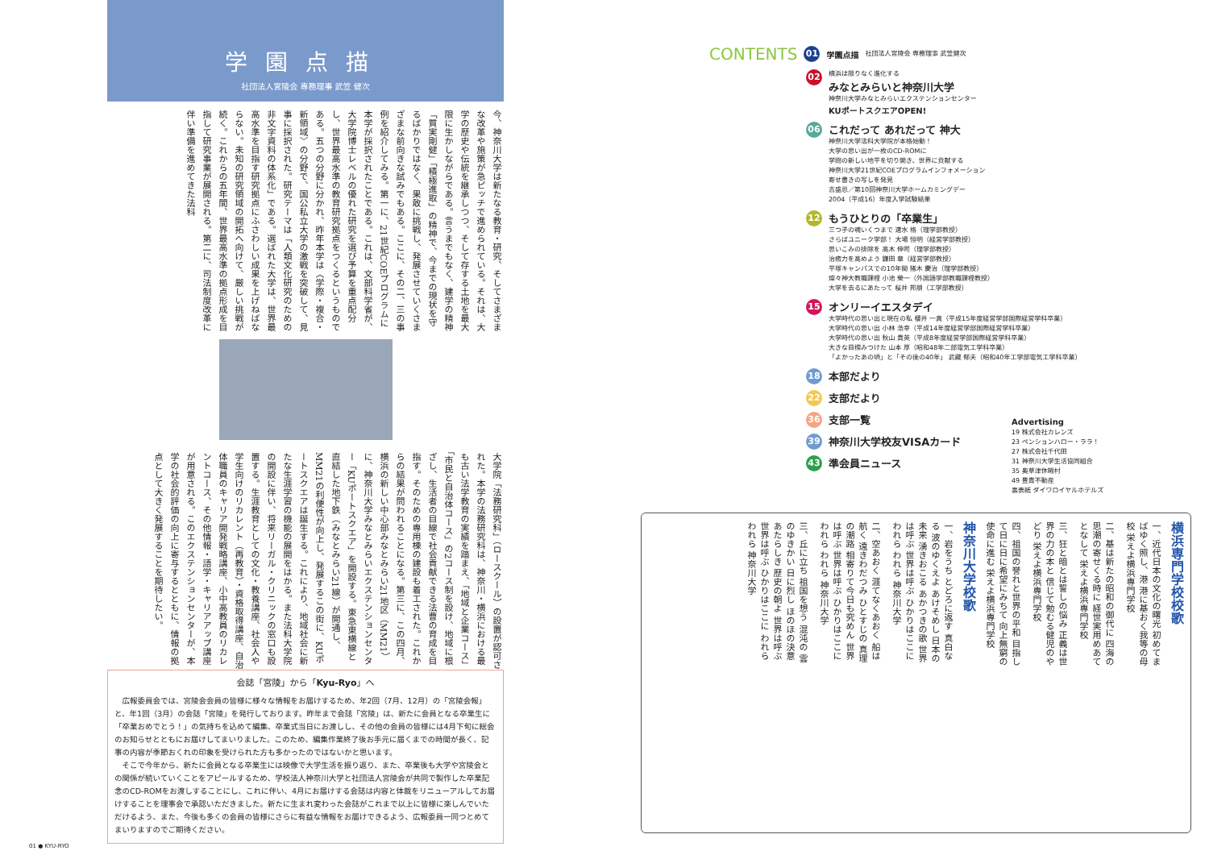学園点描
社団法人宮陵会 専務理事 武笠 健次
今、神奈川大学は新たなる教育・研究、そしてさまざまな改革や施策が急ピッチで進められている。それは、大学の歴史や伝統を継承しつつ、そして存する土地を最大限に生かしながらである。言うまでもなく、建学の精神「質実剛健」「積極進取」の精神で、今までの現状を守るばかりではなく、果敢に挑戦し、発展させていくさまざまな前向きな試みでもある。ここに、その二、三の事例を紹介してみる。第一に、21世紀COEプログラムに本学が採択されたことである。これは、文部科学省が、大学院博士レベルの優れた研究を選び予算を重点配分し、世界最高水準の教育研究拠点をつくるというものである。五つの分野に分かれ、昨年本学は〈学際・複合・新領域〉の分野で、国公私立大学の激戦を突破して、見事に採択された。研究テーマは「人類文化研究のための非文字資料の体系化」である。選ばれた大学は、世界最高水準を目指す研究拠点にふさわしい成果を上げねばならない。未知の研究領域の開拓へ向けて、厳しい挑戦が続く。これからの五年間、世界最高水準の拠点形成を目指して研究事業が展開される。第二に、司法制度改革に伴い準備を進めてきた法科
大学院「法務研究科」（ロースクール）の設置が認可された。本学の法務研究科は、神奈川・横浜における最も古い法学教育の実績を踏まえ、「地域と企業コース」「市民と自治体コース」の2コース制を設け、地域に根ざし、生活者の目線で社会貢献できる法曹の育成を目指す。そのための専用棟の建設も着工された。これからの結果が問われることになる。第三に、この四月、横浜の新しい中心部みなとみらい21地区（MM21）に、神奈川大学みなとみらいエクステンションセンター「KUポートスクエア」を開設する。東急東横線と直結した地下鉄（みなとみらい21線）が開通し、MM21の利便性が向上し、発展するこの街に、KUポートスクエアは誕生する。これにより、地域社会に新たな生涯学習の機能の展開をはかる。また法科大学院の開設に伴い、将来リーガル・クリニックの窓口も設置する。生涯教育としての文化・教養講座、社会人や学生向けのリカレント（再教育）・資格取得講座、自治体職員のキャリア開発戦略講座、小中高教員のリカレントコース、その他情報・語学・キャリアアップ講座が用意される。このエクステンションセンターが、本学の社会的評価の向上に寄与するとともに、情報の拠点として大きく発展することを期待したい。
会誌「宮陵」から「Kyu-Ryo」へ
　広報委員会では、宮陵会会員の皆様に様々な情報をお届けするため、年2回（7月、12月）の「宮陵会報」と、年1回（3月）の会誌「宮陵」を発行しております。昨年まで会誌「宮陵」は、新たに会員となる卒業生に「卒業おめでとう！」の気持ちを込めて編集、卒業式当日にお渡しし、その他の会員の皆様には4月下旬に総会のお知らせとともにお届けしてまいりました。このため、編集作業終了後お手元に届くまでの時間が長く、記事の内容が季節おくれの印象を受けられた方も多かったのではないかと思います。
　そこで今年から、新たに会員となる卒業生には映像で大学生活を振り返り、また、卒業後も大学や宮陵会との関係が続いていくことをアピールするため、学校法人神奈川大学と社団法人宮陵会が共同で製作した卒業記念のCD-ROMをお渡しすることにし、これに伴い、4月にお届けする会誌は内容と体裁をリニューアルしてお届けすることを理事会で承認いただきました。新たに生まれ変わった会誌がこれまで以上に皆様に楽しんでいただけるよう、また、今後も多くの会員の皆様にさらに有益な情報をお届けできるよう、広報委員一同つとめてまいりますのでご期待ください。
CONTENTS 01 学園点描 社団法人宮陵会 専務理事 武笠健次
02
横浜は限りなく進化する
みなとみらいと神奈川大学
神奈川大学みなとみらいエクステンションセンター
KUポートスクエアOPEN!
06
これだって あれだって 神大
神奈川大学法科大学院が本格始動！
大学の思い出が一枚のCD-ROMに
学問の新しい地平を切り開き、世界に貢献する
神奈川大学21世紀COEプログラムインフォメーション
寄せ書きの写しを発見
吉盛忌／第10回神奈川大学ホームカミングデー
2004（平成16）年度入学試験結果
12
もうひとりの「卒業生」
三つ子の魂いくつまで 速水 格（理学部教授）
さらばユニーク学部！ 大場 恒明（経営学部教授）
思いこみの排除を 高木 伸司（理学部教授）
治癒力を高めよう 鎌田 章（経営学部教授）
平塚キャンパスでの10年間 猪木 慶治（理学部教授）
燦々神大教職課程 小池 榮一（外国語学部教職課程教授）
大学を去るにあたって 桜井 邦朋（工学部教授）
15
オンリーイエスタデイ
大学時代の思い出と現在の私 櫻井 一真（平成15年度経営学部国際経営学科卒業）
大学時代の思い出 小林 浩幸（平成14年度経営学部国際経営学科卒業）
大学時代の思い出 秋山 貴英（平成8年度経営学部国際経営学科卒業）
大きな目標みつけた 山本 厚（昭和48年二部電気工学科卒業）
「よかったあの頃」と「その後の40年」 武藏 郁夫（昭和40年工学部電気工学科卒業）
18 本部だより
22 支部だより
36 支部一覧
39 神奈川大学校友VISAカード
43 準会員ニュース
Advertising
19 株式会社カレンズ
23 ペンションハロー・ララ！
27 株式会社千代田
31 神奈川大学生活協同組合
35 奥草津休暇村
49 豊貴不動産
裏表紙 ダイワロイヤルホテルズ
横浜専門学校校歌
一、近代日本の文化の曙光 初めてまばゆく照し、港 港に基おく我等の母校 栄えよ横浜専門学校
二、基は新たの昭和の御代に 四海の思潮の寄せくる時に 経世実用めあてとなして 栄えよ横浜専門学校
三、狂と暗とは誓しの悩み 正義は世界の力の本と 信じて勉むる健児のやどり 栄えよ横浜専門学校
四、祖国の誉れと世界の平和 目指して日に日に希望にみちて 向上無窮の使命に進む 栄えよ横浜専門学校
神奈川大学校歌
一、岩をうち とどろに返す 真白なる 波のゆくえよ あけそめし 日本の未来 湧きおこる あかつきの歌 世界は呼ぶ 世界は呼ぶ ひかりはここに われら われら 神奈川大学
二、空あおく 涯てなくあおく 船は航く 遠きわだつみ ひとすじの 真理の潮路 相寄りて今日も究めん 世界は呼ぶ 世界は呼ぶ ひかりはここに われら われら 神奈川大学
三、丘に立ち 祖国を想う 混沌の 雲のゆきかい 日に烈し ほのほの決意 あたらしき 歴史の朝よ 世界は呼ぶ 世界は呼ぶ ひかりはここに われら われら 神奈川大学
01 ● KYU-RYO